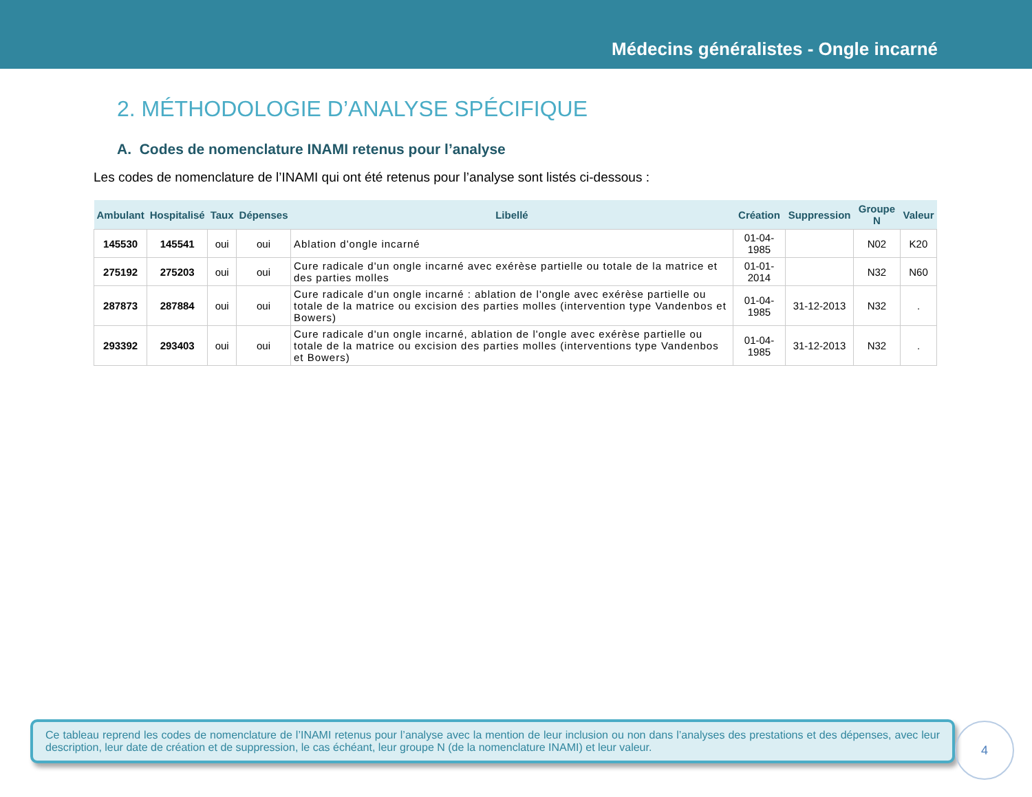Médecins généralistes - Ongle incarné
2. MÉTHODOLOGIE D’ANALYSE SPÉCIFIQUE
A. Codes de nomenclature INAMI retenus pour l’analyse
Les codes de nomenclature de l’INAMI qui ont été retenus pour l’analyse sont listés ci-dessous :
| Ambulant | Hospitalisé | Taux | Dépenses | Libellé | Création | Suppression | Groupe N | Valeur |
| --- | --- | --- | --- | --- | --- | --- | --- | --- |
| 145530 | 145541 | oui | oui | Ablation d'ongle incarné | 01-04-1985 | | N02 | K20 |
| 275192 | 275203 | oui | oui | Cure radicale d'un ongle incarné avec exérèse partielle ou totale de la matrice et des parties molles | 01-01-2014 | | N32 | N60 |
| 287873 | 287884 | oui | oui | Cure radicale d'un ongle incarné : ablation de l'ongle avec exérèse partielle ou totale de la matrice ou excision des parties molles (intervention type Vandenbos et Bowers) | 01-04-1985 | 31-12-2013 | N32 | . |
| 293392 | 293403 | oui | oui | Cure radicale d'un ongle incarné, ablation de l'ongle avec exérèse partielle ou totale de la matrice ou excision des parties molles (interventions type Vandenbos et Bowers) | 01-04-1985 | 31-12-2013 | N32 | . |
Ce tableau reprend les codes de nomenclature de l’INAMI retenus pour l’analyse avec la mention de leur inclusion ou non dans l’analyses des prestations et des dépenses, avec leur description, leur date de création et de suppression, le cas échéant, leur groupe N (de la nomenclature INAMI) et leur valeur.
4